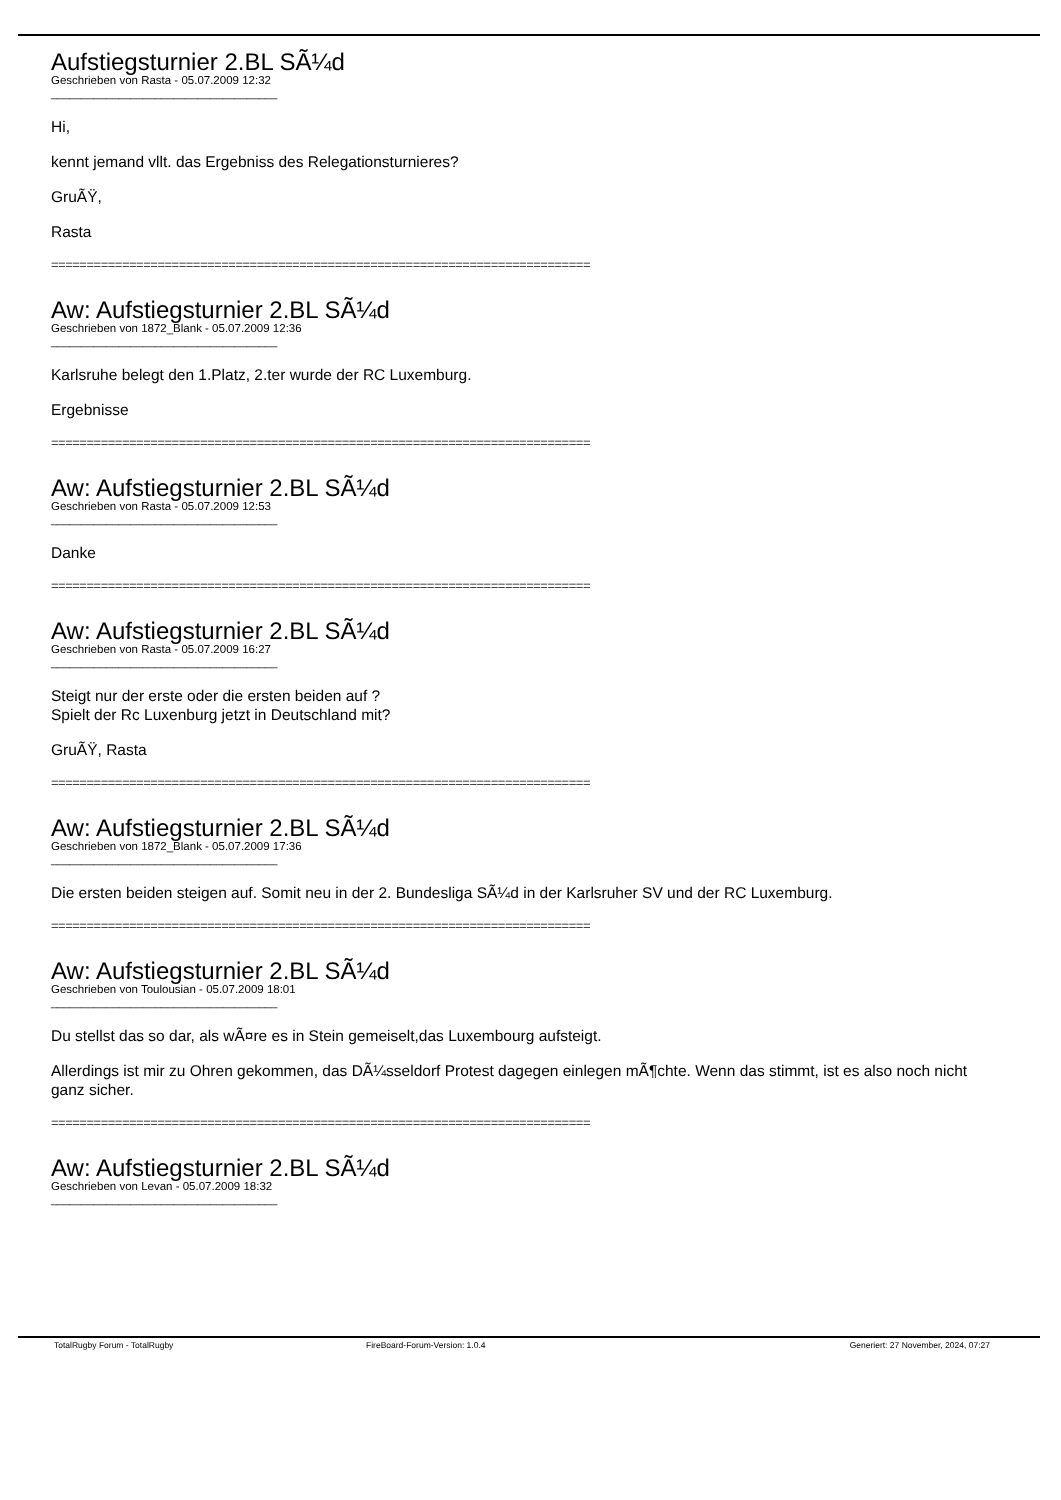Aufstiegsturnier 2.BL SÃ¼d
Geschrieben von Rasta - 05.07.2009 12:32
_____________________________________
Hi,
kennt jemand vllt. das Ergebniss des Relegationsturnieres?
GruÃŸ,
Rasta
============================================================================
Aw: Aufstiegsturnier 2.BL SÃ¼d
Geschrieben von 1872_Blank - 05.07.2009 12:36
_____________________________________
Karlsruhe belegt den 1.Platz, 2.ter wurde der RC Luxemburg.
Ergebnisse
============================================================================
Aw: Aufstiegsturnier 2.BL SÃ¼d
Geschrieben von Rasta - 05.07.2009 12:53
_____________________________________
Danke
============================================================================
Aw: Aufstiegsturnier 2.BL SÃ¼d
Geschrieben von Rasta - 05.07.2009 16:27
_____________________________________
Steigt nur der erste oder die ersten beiden auf ?
Spielt der Rc Luxenburg jetzt in Deutschland mit?
GruÃŸ, Rasta
============================================================================
Aw: Aufstiegsturnier 2.BL SÃ¼d
Geschrieben von 1872_Blank - 05.07.2009 17:36
_____________________________________
Die ersten beiden steigen auf. Somit neu in der 2. Bundesliga SÃ¼d in der Karlsruher SV und der RC Luxemburg.
============================================================================
Aw: Aufstiegsturnier 2.BL SÃ¼d
Geschrieben von Toulousian - 05.07.2009 18:01
_____________________________________
Du stellst das so dar, als wÃ¤re es in Stein gemeiselt,das Luxembourg aufsteigt.
Allerdings ist mir zu Ohren gekommen, das DÃ¼sseldorf Protest dagegen einlegen mÃ¶chte. Wenn das stimmt, ist es also noch nicht ganz sicher.
============================================================================
Aw: Aufstiegsturnier 2.BL SÃ¼d
Geschrieben von Levan - 05.07.2009 18:32
_____________________________________
TotalRugby Forum - TotalRugby FireBoard-Forum-Version: 1.0.4 Generiert: 27 November, 2024, 07:27